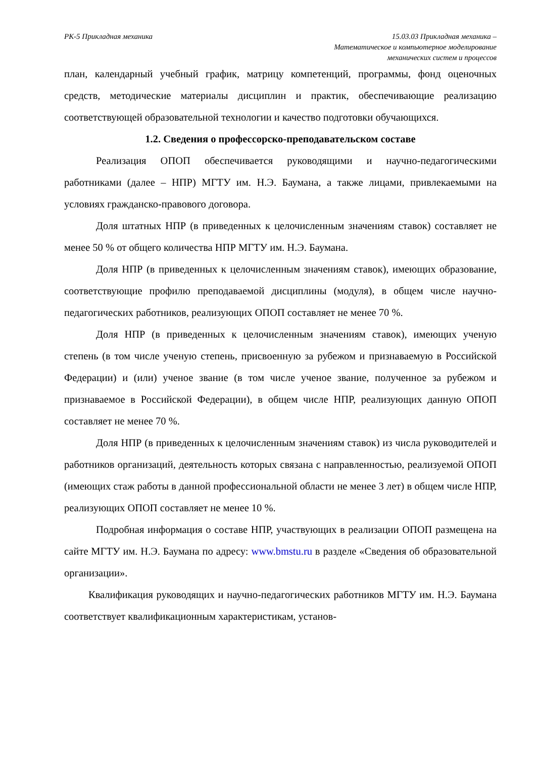РК-5 Прикладная механика 15.03.03 Прикладная механика –
Математическое и компьютерное моделирование
механических систем и процессов
план, календарный учебный график, матрицу компетенций, программы, фонд оценочных средств, методические материалы дисциплин и практик, обеспечивающие реализацию соответствующей образовательной технологии и качество подготовки обучающихся.
1.2. Сведения о профессорско-преподавательском составе
Реализация ОПОП обеспечивается руководящими и научно-педагогическими работниками (далее – НПР) МГТУ им. Н.Э. Баумана, а также лицами, привлекаемыми на условиях гражданско-правового договора.
Доля штатных НПР (в приведенных к целочисленным значениям ставок) составляет не менее 50 % от общего количества НПР МГТУ им. Н.Э. Баумана.
Доля НПР (в приведенных к целочисленным значениям ставок), имеющих образование, соответствующие профилю преподаваемой дисциплины (модуля), в общем числе научно-педагогических работников, реализующих ОПОП составляет не менее 70 %.
Доля НПР (в приведенных к целочисленным значениям ставок), имеющих ученую степень (в том числе ученую степень, присвоенную за рубежом и признаваемую в Российской Федерации) и (или) ученое звание (в том числе ученое звание, полученное за рубежом и признаваемое в Российской Федерации), в общем числе НПР, реализующих данную ОПОП составляет не менее 70 %.
Доля НПР (в приведенных к целочисленным значениям ставок) из числа руководителей и работников организаций, деятельность которых связана с направленностью, реализуемой ОПОП (имеющих стаж работы в данной профессиональной области не менее 3 лет) в общем числе НПР, реализующих ОПОП составляет не менее 10 %.
Подробная информация о составе НПР, участвующих в реализации ОПОП размещена на сайте МГТУ им. Н.Э. Баумана по адресу: www.bmstu.ru в разделе «Сведения об образовательной организации».
Квалификация руководящих и научно-педагогических работников МГТУ им. Н.Э. Баумана соответствует квалификационным характеристикам, установ-